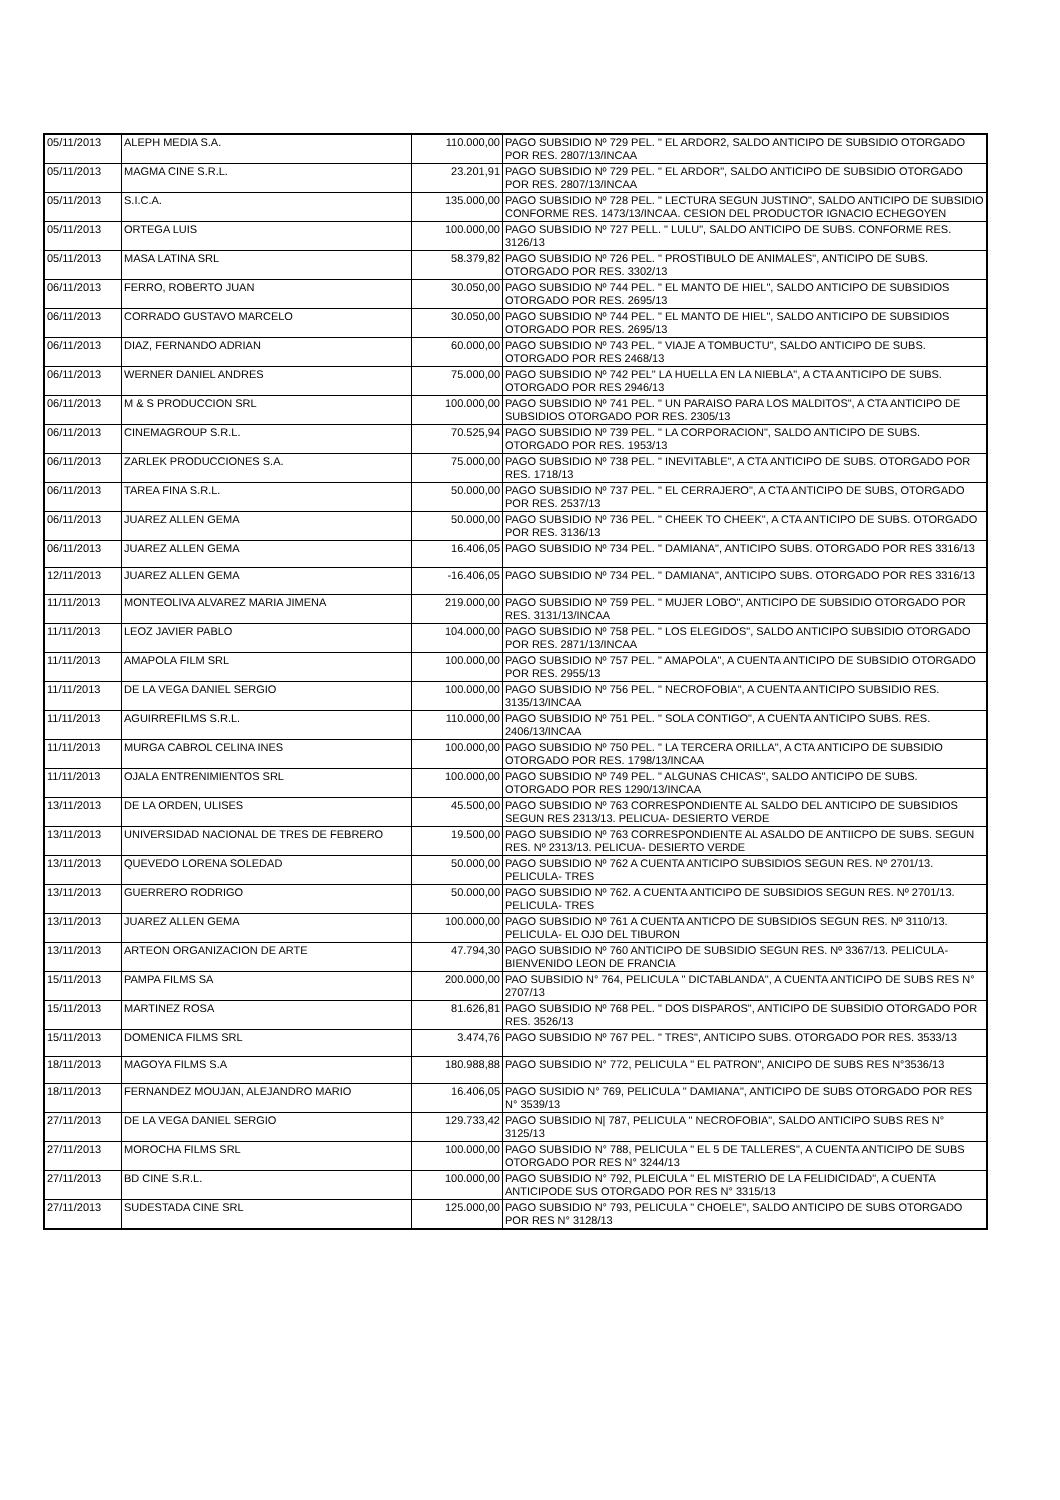| 05/11/2013 | ALEPH MEDIA S.A. | 110.000,00 | PAGO SUBSIDIO Nº 729 PEL. " EL ARDOR2, SALDO ANTICIPO DE SUBSIDIO OTORGADO POR RES. 2807/13/INCAA |
| 05/11/2013 | MAGMA CINE S.R.L. | 23.201,91 | PAGO SUBSIDIO Nº 729 PEL. " EL ARDOR", SALDO ANTICIPO DE SUBSIDIO OTORGADO POR RES. 2807/13/INCAA |
| 05/11/2013 | S.I.C.A. | 135.000,00 | PAGO SUBSIDIO Nº 728 PEL. " LECTURA SEGUN JUSTINO", SALDO ANTICIPO DE SUBSIDIO CONFORME RES. 1473/13/INCAA. CESION DEL PRODUCTOR IGNACIO ECHEGOYEN |
| 05/11/2013 | ORTEGA LUIS | 100.000,00 | PAGO SUBSIDIO Nº 727 PELL. " LULU", SALDO ANTICIPO DE SUBS. CONFORME RES. 3126/13 |
| 05/11/2013 | MASA LATINA SRL | 58.379,82 | PAGO SUBSIDIO Nº 726 PEL. " PROSTIBULO DE ANIMALES", ANTICIPO DE SUBS. OTORGADO POR RES. 3302/13 |
| 06/11/2013 | FERRO, ROBERTO JUAN | 30.050,00 | PAGO SUBSIDIO Nº 744 PEL. " EL MANTO DE HIEL", SALDO ANTICIPO DE SUBSIDIOS OTORGADO POR RES. 2695/13 |
| 06/11/2013 | CORRADO GUSTAVO MARCELO | 30.050,00 | PAGO SUBSIDIO Nº 744 PEL. " EL MANTO DE HIEL", SALDO ANTICIPO DE SUBSIDIOS OTORGADO POR RES. 2695/13 |
| 06/11/2013 | DIAZ, FERNANDO ADRIAN | 60.000,00 | PAGO SUBSIDIO Nº 743 PEL. " VIAJE A TOMBUCTU", SALDO ANTICIPO DE SUBS. OTORGADO POR RES 2468/13 |
| 06/11/2013 | WERNER DANIEL ANDRES | 75.000,00 | PAGO SUBSIDIO Nº 742 PEL" LA HUELLA EN LA NIEBLA", A CTA ANTICIPO DE SUBS. OTORGADO POR RES 2946/13 |
| 06/11/2013 | M & S PRODUCCION SRL | 100.000,00 | PAGO SUBSIDIO Nº 741 PEL. " UN PARAISO PARA LOS MALDITOS", A CTA ANTICIPO DE SUBSIDIOS OTORGADO POR RES. 2305/13 |
| 06/11/2013 | CINEMAGROUP S.R.L. | 70.525,94 | PAGO SUBSIDIO Nº 739 PEL. " LA CORPORACION", SALDO ANTICIPO DE SUBS. OTORGADO POR RES. 1953/13 |
| 06/11/2013 | ZARLEK PRODUCCIONES S.A. | 75.000,00 | PAGO SUBSIDIO Nº 738 PEL. " INEVITABLE", A CTA ANTICIPO DE SUBS. OTORGADO POR RES. 1718/13 |
| 06/11/2013 | TAREA FINA S.R.L. | 50.000,00 | PAGO SUBSIDIO Nº 737 PEL. " EL CERRAJERO", A CTA ANTICIPO DE SUBS, OTORGADO POR RES. 2537/13 |
| 06/11/2013 | JUAREZ ALLEN GEMA | 50.000,00 | PAGO SUBSIDIO Nº 736 PEL. " CHEEK TO CHEEK", A CTA ANTICIPO DE SUBS. OTORGADO POR RES. 3136/13 |
| 06/11/2013 | JUAREZ ALLEN GEMA | 16.406,05 | PAGO SUBSIDIO Nº 734 PEL. " DAMIANA", ANTICIPO SUBS. OTORGADO POR RES 3316/13 |
| 12/11/2013 | JUAREZ ALLEN GEMA | -16.406,05 | PAGO SUBSIDIO Nº 734 PEL. " DAMIANA", ANTICIPO SUBS. OTORGADO POR RES 3316/13 |
| 11/11/2013 | MONTEOLIVA ALVAREZ MARIA JIMENA | 219.000,00 | PAGO SUBSIDIO Nº 759 PEL. " MUJER LOBO", ANTICIPO DE SUBSIDIO OTORGADO POR RES. 3131/13/INCAA |
| 11/11/2013 | LEOZ JAVIER PABLO | 104.000,00 | PAGO SUBSIDIO Nº 758 PEL. " LOS ELEGIDOS", SALDO ANTICIPO SUBSIDIO OTORGADO POR RES. 2871/13/INCAA |
| 11/11/2013 | AMAPOLA FILM SRL | 100.000,00 | PAGO SUBSIDIO Nº 757 PEL. " AMAPOLA", A CUENTA ANTICIPO DE SUBSIDIO OTORGADO POR RES. 2955/13 |
| 11/11/2013 | DE LA VEGA DANIEL SERGIO | 100.000,00 | PAGO SUBSIDIO Nº 756 PEL. " NECROFOBIA", A CUENTA ANTICIPO SUBSIDIO RES. 3135/13/INCAA |
| 11/11/2013 | AGUIRREFILMS S.R.L. | 110.000,00 | PAGO SUBSIDIO Nº 751 PEL. " SOLA CONTIGO", A CUENTA ANTICIPO SUBS. RES. 2406/13/INCAA |
| 11/11/2013 | MURGA CABROL CELINA INES | 100.000,00 | PAGO SUBSIDIO Nº 750 PEL. " LA TERCERA ORILLA", A CTA ANTICIPO DE SUBSIDIO OTORGADO POR RES. 1798/13/INCAA |
| 11/11/2013 | OJALA ENTRENIMIENTOS SRL | 100.000,00 | PAGO SUBSIDIO Nº 749 PEL. " ALGUNAS CHICAS", SALDO ANTICIPO DE SUBS. OTORGADO POR RES 1290/13/INCAA |
| 13/11/2013 | DE LA ORDEN, ULISES | 45.500,00 | PAGO SUBSIDIO Nº 763 CORRESPONDIENTE AL SALDO DEL ANTICIPO DE SUBSIDIOS SEGUN RES 2313/13. PELICUA- DESIERTO VERDE |
| 13/11/2013 | UNIVERSIDAD NACIONAL DE TRES DE FEBRERO | 19.500,00 | PAGO SUBSIDIO Nº 763 CORRESPONDIENTE AL ASALDO DE ANTIICPO DE SUBS. SEGUN RES. Nº 2313/13. PELICUA- DESIERTO VERDE |
| 13/11/2013 | QUEVEDO LORENA SOLEDAD | 50.000,00 | PAGO SUBSIDIO Nº 762 A CUENTA ANTICIPO SUBSIDIOS SEGUN RES. Nº 2701/13. PELICULA- TRES |
| 13/11/2013 | GUERRERO RODRIGO | 50.000,00 | PAGO SUBSIDIO Nº 762. A CUENTA ANTICIPO DE SUBSIDIOS SEGUN RES. Nº 2701/13. PELICULA- TRES |
| 13/11/2013 | JUAREZ ALLEN GEMA | 100.000,00 | PAGO SUBSIDIO Nº 761 A CUENTA ANTICPO DE SUBSIDIOS SEGUN RES. Nº 3110/13. PELICULA- EL OJO DEL TIBURON |
| 13/11/2013 | ARTEON ORGANIZACION DE ARTE | 47.794,30 | PAGO SUBSIDIO Nº 760 ANTICIPO DE SUBSIDIO SEGUN RES. Nº 3367/13. PELICULA- BIENVENIDO LEON DE FRANCIA |
| 15/11/2013 | PAMPA FILMS SA | 200.000,00 | PAO SUBSIDIO N° 764, PELICULA " DICTABLANDA", A CUENTA ANTICIPO DE SUBS RES N° 2707/13 |
| 15/11/2013 | MARTINEZ ROSA | 81.626,81 | PAGO SUBSIDIO Nº 768 PEL. " DOS DISPAROS", ANTICIPO DE SUBSIDIO OTORGADO POR RES. 3526/13 |
| 15/11/2013 | DOMENICA FILMS SRL | 3.474,76 | PAGO SUBSIDIO Nº 767 PEL. " TRES", ANTICIPO SUBS. OTORGADO POR RES. 3533/13 |
| 18/11/2013 | MAGOYA FILMS S.A | 180.988,88 | PAGO SUBSIDIO N° 772, PELICULA " EL PATRON", ANICIPO DE SUBS RES N°3536/13 |
| 18/11/2013 | FERNANDEZ MOUJAN, ALEJANDRO MARIO | 16.406,05 | PAGO SUSIDIO N° 769, PELICULA " DAMIANA", ANTICIPO DE SUBS OTORGADO POR RES N° 3539/13 |
| 27/11/2013 | DE LA VEGA DANIEL SERGIO | 129.733,42 | PAGO SUBSIDIO N/ 787, PELICULA " NECROFOBIA", SALDO ANTICIPO SUBS RES N° 3125/13 |
| 27/11/2013 | MOROCHA FILMS SRL | 100.000,00 | PAGO SUBSIDIO N° 788, PELICULA " EL 5 DE TALLERES", A CUENTA ANTICIPO DE SUBS OTORGADO POR RES N° 3244/13 |
| 27/11/2013 | BD CINE S.R.L. | 100.000,00 | PAGO SUBSIDIO N° 792, PLEICULA " EL MISTERIO DE LA FELIDICIDAD", A CUENTA ANTICIPODE SUS OTORGADO POR RES N° 3315/13 |
| 27/11/2013 | SUDESTADA CINE SRL | 125.000,00 | PAGO SUBSIDIO N° 793, PELICULA " CHOELE", SALDO ANTICIPO DE SUBS OTORGADO POR RES N° 3128/13 |